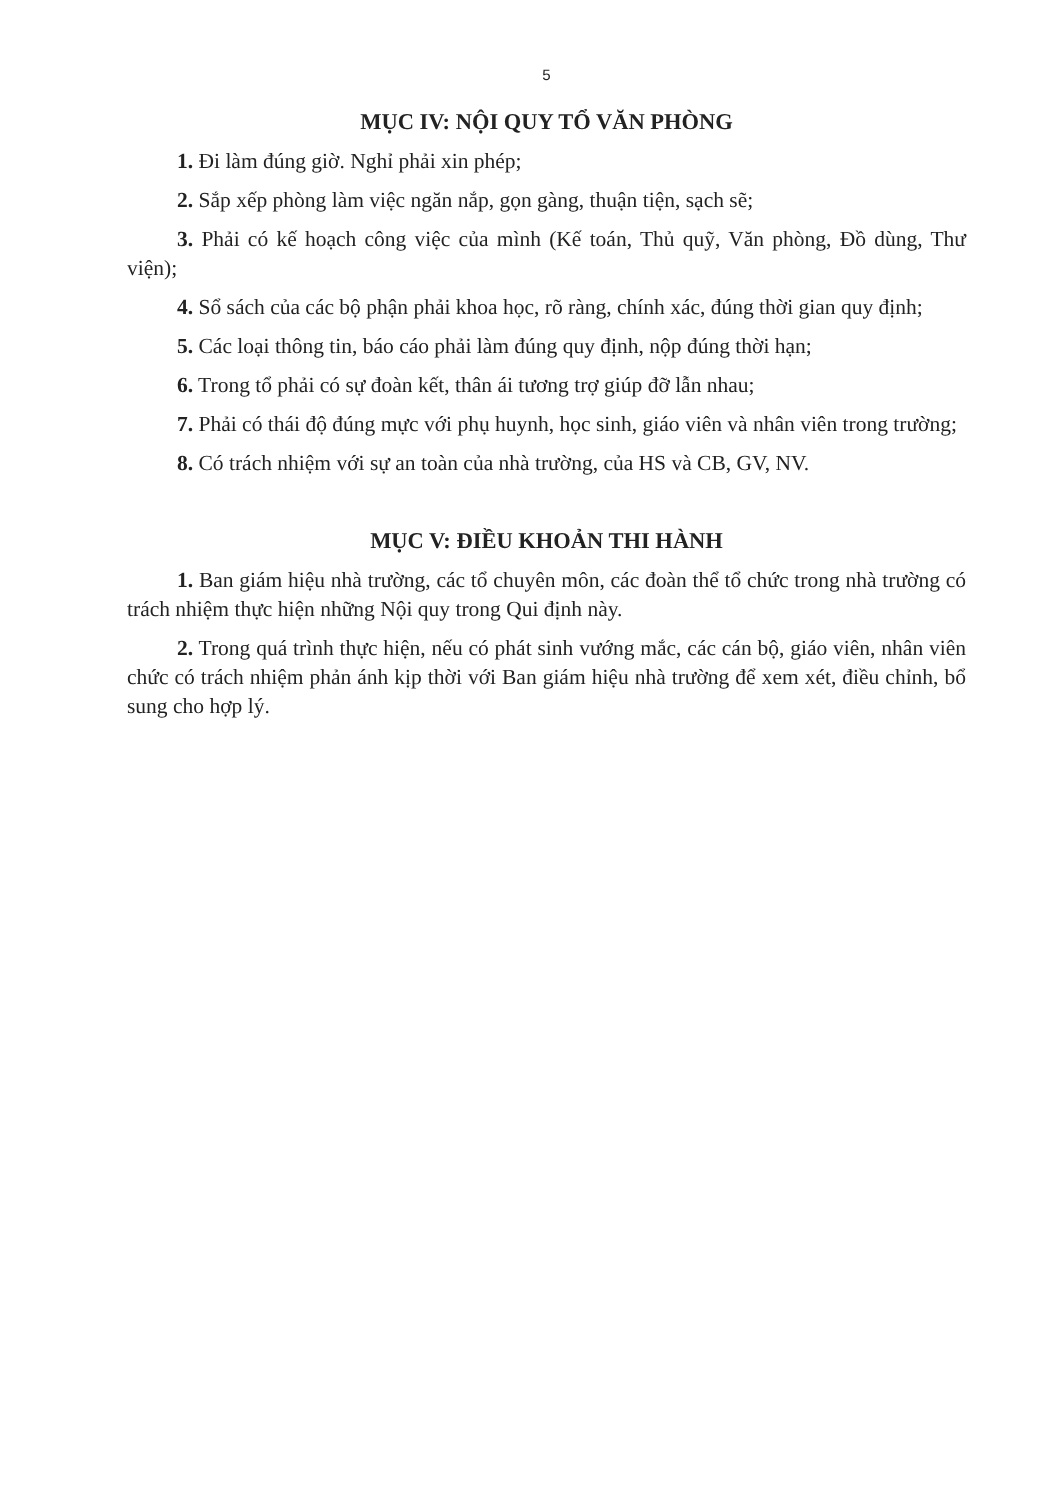5
MỤC IV: NỘI QUY TỔ VĂN PHÒNG
1. Đi làm đúng giờ. Nghỉ phải xin phép;
2. Sắp xếp phòng làm việc ngăn nắp, gọn gàng, thuận tiện, sạch sẽ;
3. Phải có kế hoạch công việc của mình (Kế toán, Thủ quỹ, Văn phòng, Đồ dùng, Thư viện);
4. Sổ sách của các bộ phận phải khoa học, rõ ràng, chính xác, đúng thời gian quy định;
5. Các loại thông tin, báo cáo phải làm đúng quy định, nộp đúng thời hạn;
6. Trong tổ phải có sự đoàn kết, thân ái tương trợ giúp đỡ lẫn nhau;
7. Phải có thái độ đúng mực với phụ huynh, học sinh, giáo viên và nhân viên trong trường;
8. Có trách nhiệm với sự an toàn của nhà trường, của HS và CB, GV, NV.
MỤC V: ĐIỀU KHOẢN THI HÀNH
1. Ban giám hiệu nhà trường, các tổ chuyên môn, các đoàn thể tổ chức trong nhà trường có trách nhiệm thực hiện những Nội quy trong Qui định này.
2. Trong quá trình thực hiện, nếu có phát sinh vướng mắc, các cán bộ, giáo viên, nhân viên chức có trách nhiệm phản ánh kịp thời với Ban giám hiệu nhà trường để xem xét, điều chỉnh, bổ sung cho hợp lý.